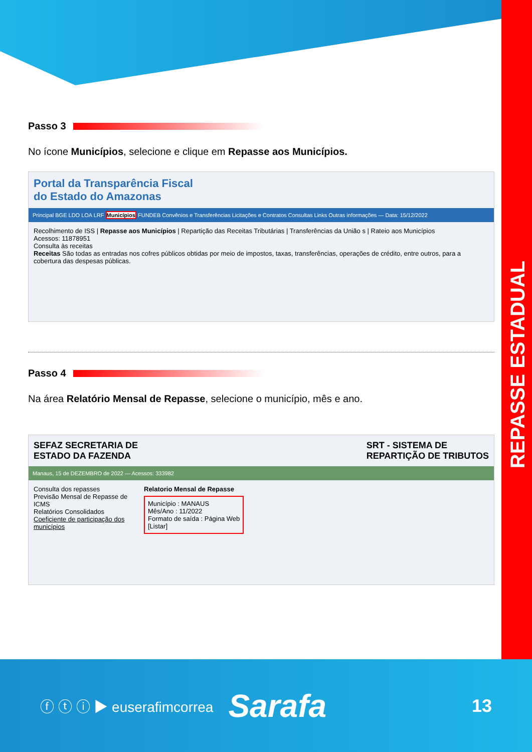REPASSE ESTADUAL
Passo 3
No ícone Municípios, selecione e clique em Repasse aos Municípios.
Portal da Transparência Fiscal
do Estado do Amazonas
Principal BGE LDO LOA LRF Municípios FUNDEB Convênios e Transferências Licitações e Contratos Consultas Links Outras informações — Data: 15/12/2022
Recolhimento de ISS | Repasse aos Municípios | Repartição das Receitas Tributárias | Transferências da União s | Rateio aos Municípios
Acessos: 11878951
Consulta às receitas
Receitas São todas as entradas nos cofres públicos obtidas por meio de impostos, taxas, transferências, operações de crédito, entre outros, para a cobertura das despesas públicas.
Passo 4
Na área Relatório Mensal de Repasse, selecione o município, mês e ano.
SEFAZ SECRETARIA DE
ESTADO DA FAZENDA
SRT - SISTEMA DE
REPARTIÇÃO DE TRIBUTOS
Manaus, 15 de DEZEMBRO de 2022 — Acessos: 333982
Consulta dos repasses
Previsão Mensal de Repasse de ICMS
Relatórios Consolidados
Coeficiente de participação dos municípios
Relatorio Mensal de Repasse
Município : MANAUS
Mês/Ano : 11/2022
Formato de saída : Página Web
[Listar]
ⓕ ⓣ ⓘ ▶ euserafimcorrea Sarafa 13